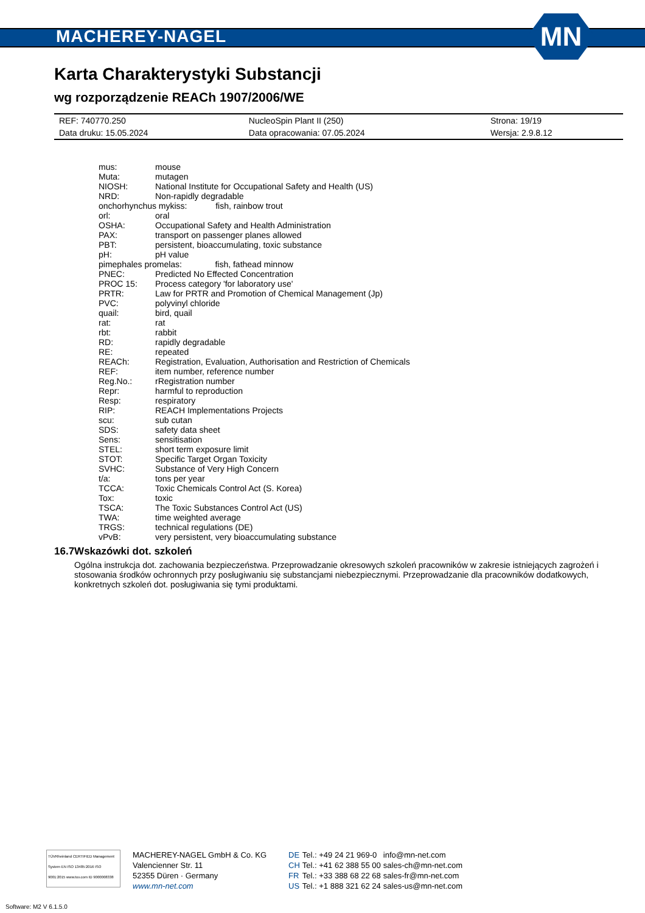MACHEREY-NAGEL
MN
Karta Charakterystyki Substancji
wg rozporządzenie REACh 1907/2006/WE
| REF: 740770.250 | NucleoSpin Plant II (250) | Strona: 19/19 |
| Data druku: 15.05.2024 | Data opracowania: 07.05.2024 | Wersja: 2.9.8.12 |
| mus: | mouse |
| Muta: | mutagen |
| NIOSH: | National Institute for Occupational Safety and Health (US) |
| NRD: | Non-rapidly degradable |
| onchorhynchus mykiss: fish, rainbow trout | |
| orl: | oral |
| OSHA: | Occupational Safety and Health Administration |
| PAX: | transport on passenger planes allowed |
| PBT: | persistent, bioaccumulating, toxic substance |
| pH: | pH value |
| pimephales promelas: fish, fathead minnow | |
| PNEC: | Predicted No Effected Concentration |
| PROC 15: | Process category 'for laboratory use' |
| PRTR: | Law for PRTR and Promotion of Chemical Management (Jp) |
| PVC: | polyvinyl chloride |
| quail: | bird, quail |
| rat: | rat |
| rbt: | rabbit |
| RD: | rapidly degradable |
| RE: | repeated |
| REACh: | Registration, Evaluation, Authorisation and Restriction of Chemicals |
| REF: | item number, reference number |
| Reg.No.: | rRegistration number |
| Repr: | harmful to reproduction |
| Resp: | respiratory |
| RIP: | REACH Implementations Projects |
| scu: | sub cutan |
| SDS: | safety data sheet |
| Sens: | sensitisation |
| STEL: | short term exposure limit |
| STOT: | Specific Target Organ Toxicity |
| SVHC: | Substance of Very High Concern |
| t/a: | tons per year |
| TCCA: | Toxic Chemicals Control Act (S. Korea) |
| Tox: | toxic |
| TSCA: | The Toxic Substances Control Act (US) |
| TWA: | time weighted average |
| TRGS: | technical regulations (DE) |
| vPvB: | very persistent, very bioaccumulating substance |
16.7 Wskazówki dot. szkoleń
Ogólna instrukcja dot. zachowania bezpieczeństwa. Przeprowadzanie okresowych szkoleń pracowników w zakresie istniejących zagrożeń i stosowania środków ochronnych przy posługiwaniu się substancjami niebezpiecznymi. Przeprowadzanie dla pracowników dodatkowych, konkretnych szkoleń dot. posługiwania się tymi produktami.
TÜVRheinland CERTIFIED Management System EN ISO 13485:2016 ISO 9001:2015 www.tuv.com ID 9000008338
MACHEREY-NAGEL GmbH & Co. KG
Valencienner Str. 11
52355 Düren · Germany
www.mn-net.com
| DE | Tel.: +49 24 21 969-0 | info@mn-net.com |
| CH | Tel.: +41 62 388 55 00 | sales-ch@mn-net.com |
| FR | Tel.: +33 388 68 22 68 | sales-fr@mn-net.com |
| US | Tel.: +1 888 321 62 24 | sales-us@mn-net.com |
Software: M2 V 6.1.5.0